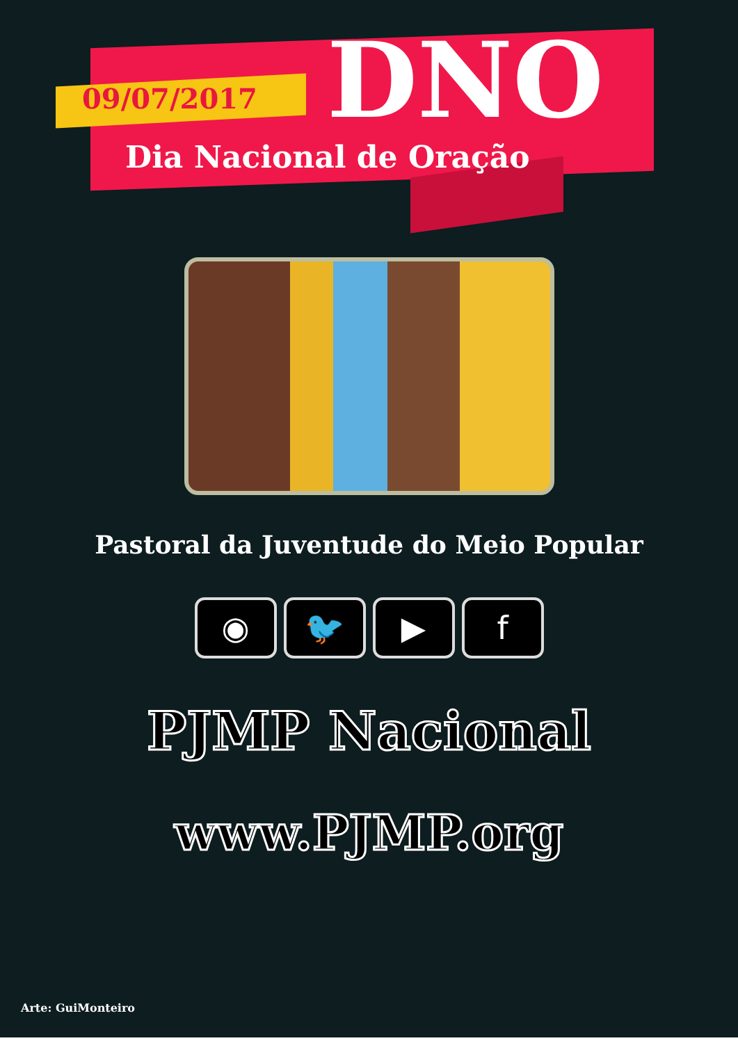09/07/2017 DNO
Dia Nacional de Oração
Pastoral da Juventude do Meio Popular
◉ 🐦 ▶ f
PJMP Nacional
www.PJMP.org
Arte: GuiMonteiro